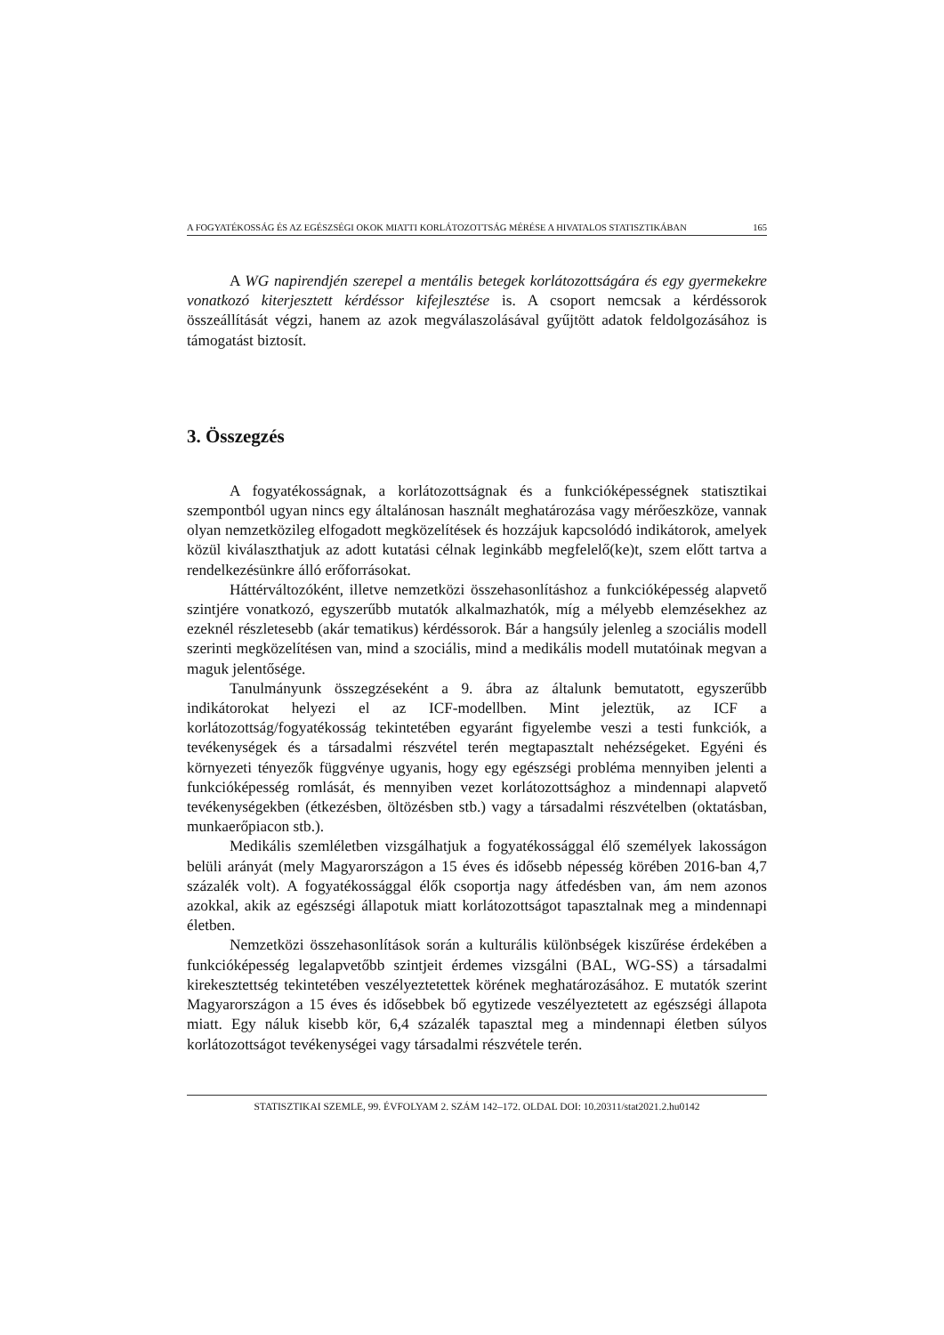A FOGYATÉKOSSÁG ÉS AZ EGÉSZSÉGI OKOK MIATTI KORLÁTOZOTTSÁG MÉRÉSE A HIVATALOS STATISZTIKÁBAN 165
A WG napirendjén szerepel a mentális betegek korlátozottságára és egy gyermekekre vonatkozó kiterjesztett kérdéssor kifejlesztése is. A csoport nemcsak a kérdéssorok összeállítását végzi, hanem az azok megválaszolásával gyűjtött adatok feldolgozásához is támogatást biztosít.
3. Összegzés
A fogyatékosságnak, a korlátozottságnak és a funkcióképességnek statisztikai szempontból ugyan nincs egy általánosan használt meghatározása vagy mérőeszköze, vannak olyan nemzetközileg elfogadott megközelítések és hozzájuk kapcsolódó indikátorok, amelyek közül kiválaszthatjuk az adott kutatási célnak leginkább megfelelő(ke)t, szem előtt tartva a rendelkezésünkre álló erőforrásokat.
Háttérváltozóként, illetve nemzetközi összehasonlításhoz a funkcióképesség alapvető szintjére vonatkozó, egyszerűbb mutatók alkalmazhatók, míg a mélyebb elemzésekhez az ezeknél részletesebb (akár tematikus) kérdéssorok. Bár a hangsúly jelenleg a szociális modell szerinti megközelítésen van, mind a szociális, mind a medikális modell mutatóinak megvan a maguk jelentősége.
Tanulmányunk összegzéseként a 9. ábra az általunk bemutatott, egyszerűbb indikátorokat helyezi el az ICF-modellben. Mint jeleztük, az ICF a korlátozottság/fogyatékosság tekintetében egyaránt figyelembe veszi a testi funkciók, a tevékenységek és a társadalmi részvétel terén megtapasztalt nehézségeket. Egyéni és környezeti tényezők függvénye ugyanis, hogy egy egészségi probléma mennyiben jelenti a funkcióképesség romlását, és mennyiben vezet korlátozottsághoz a mindennapi alapvető tevékenységekben (étkezésben, öltözésben stb.) vagy a társadalmi részvételben (oktatásban, munkaerőpiacon stb.).
Medikális szemléletben vizsgálhatjuk a fogyatékossággal élő személyek lakosságon belüli arányát (mely Magyarországon a 15 éves és idősebb népesség körében 2016-ban 4,7 százalék volt). A fogyatékossággal élők csoportja nagy átfedésben van, ám nem azonos azokkal, akik az egészségi állapotuk miatt korlátozottságot tapasztalnak meg a mindennapi életben.
Nemzetközi összehasonlítások során a kulturális különbségek kiszűrése érdekében a funkcióképesség legalapvetőbb szintjeit érdemes vizsgálni (BAL, WG-SS) a társadalmi kirekesztettség tekintetében veszélyeztetettek körének meghatározásához. E mutatók szerint Magyarországon a 15 éves és idősebbek bő egytizede veszélyeztetett az egészségi állapota miatt. Egy náluk kisebb kör, 6,4 százalék tapasztal meg a mindennapi életben súlyos korlátozottságot tevékenységei vagy társadalmi részvétele terén.
STATISZTIKAI SZEMLE, 99. ÉVFOLYAM 2. SZÁM 142–172. OLDAL DOI: 10.20311/stat2021.2.hu0142